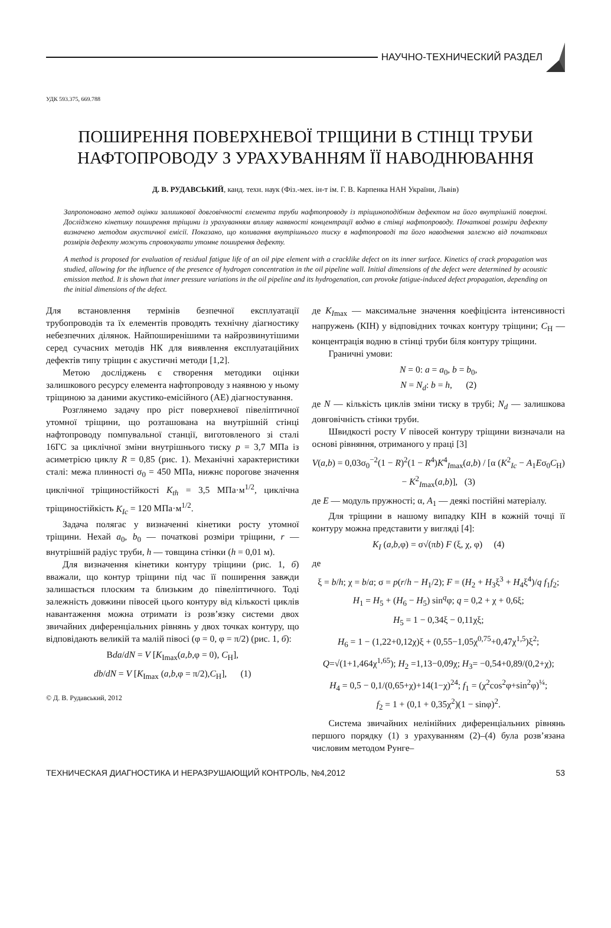НАУЧНО-ТЕХНИЧЕСКИЙ РАЗДЕЛ
УДК 593.375, 669.788
ПОШИРЕННЯ ПОВЕРХНЕВОЇ ТРІЩИНИ В СТІНЦІ ТРУБИ
НАФТОПРОВОДУ З УРАХУВАННЯМ ЇЇ НАВОДНЮВАННЯ
Д. В. РУДАВСЬКИЙ, канд. техн. наук (Фіз.-мех. ін-т ім. Г. В. Карпенка НАН України, Львів)
Запропоновано метод оцінки залишкової довговічності елемента труби нафтопроводу із тріщиноподібним дефектом на його внутрішній поверхні. Досліджено кінетику поширення тріщини із урахуванням впливу наявності концентрації водню в стінці нафтопроводу. Початкові розміри дефекту визначено методом акустичної емісії. Показано, що коливання внутрішнього тиску в нафтопроводі та його наводнення залежно від початкових розмірів дефекту можуть спровокувати утомне поширення дефекту.
A method is proposed for evaluation of residual fatigue life of an oil pipe element with a cracklike defect on its inner surface. Kinetics of crack propagation was studied, allowing for the influence of the presence of hydrogen concentration in the oil pipeline wall. Initial dimensions of the defect were determined by acoustic emission method. It is shown that inner pressure variations in the oil pipeline and its hydrogenation, can provoke fatigue-induced defect propagation, depending on the initial dimensions of the defect.
Для встановлення термінів безпечної експлуатації трубопроводів та їх елементів проводять технічну діагностику небезпечних ділянок. Найпоширенішими та найрозвинутішими серед сучасних методів НК для виявлення експлуатаційних дефектів типу тріщин є акустичні методи [1,2].
Метою досліджень є створення методики оцінки залишкового ресурсу елемента нафтопроводу з наявною у ньому тріщиною за даними акустико-емісійного (АЕ) діагностування.
Розглянемо задачу про ріст поверхневої півеліптичної утомної тріщини, що розташована на внутрішній стінці нафтопроводу помпувальної станції, виготовленого зі сталі 16ГС за циклічної зміни внутрішнього тиску p = 3,7 МПа із асиметрією циклу R = 0,85 (рис. 1). Механічні характеристики сталі: межа плинності σ<sub>0</sub> = 450 МПа, нижнє порогове значення циклічної тріщиностійкості K<sub>th</sub> = 3,5 МПа·м<sup>1/2</sup>, циклічна тріщиностійкість K<sub>Ic</sub> = 120 МПа·м<sup>1/2</sup>.
Задача полягає у визначенні кінетики росту утомної тріщини. Нехай a<sub>0</sub>, b<sub>0</sub> — початкові розміри тріщини, r — внутрішній радіус труби, h — товщина стінки (h = 0,01 м).
Для визначення кінетики контуру тріщини (рис. 1, б) вважали, що контур тріщини під час її поширення завжди залишається плоским та близьким до півеліптичного. Тоді залежність довжини півосей цього контуру від кількості циклів навантаження можна отримати із розв’язку системи двох звичайних диференціальних рівнянь у двох точках контуру, що відповідають великій та малій півосі (φ = 0, φ = π/2) (рис. 1, б):
Вda/dN = V [K<sub>Imax</sub>(a,b,φ = 0), C<sub>H</sub>],
db/dN = V [K<sub>Imax</sub> (a,b,φ = π/2),C<sub>H</sub>], (1)
© Д. В. Рудавський, 2012
де K<sub>I</sub><sub>max</sub> — максимальне значення коефіцієнта інтенсивності напружень (КІН) у відповідних точках контуру тріщини; C<sub>H</sub> — концентрація водню в стінці труби біля контуру тріщини.
Граничні умови:
N = 0: a = a<sub>0</sub>, b = b<sub>0</sub>,
N = N<sub>d</sub>: b = h, (2)
де N — кількість циклів зміни тиску в трубі; N<sub>d</sub> — залишкова довговічність стінки труби.
Швидкості росту V півосей контуру тріщини визначали на основі рівняння, отриманого у праці [3]
V(a,b) = 0,03σ<sub>0</sub><sup>−2</sup>(1 − R)<sup>2</sup>(1 − R<sup>4</sup>)K<sup>4</sup><sub>Imax</sub>(a,b) / [α (K<sup>2</sup><sub>Ic</sub> − A<sub>1</sub>Eσ<sub>0</sub>C<sub>H</sub>) − K<sup>2</sup><sub>Imax</sub>(a,b)], (3)
де E — модуль пружності; α, A<sub>1</sub> — деякі постійні матеріалу.
Для тріщини в нашому випадку КІН в кожній точці її контуру можна представити у вигляді [4]:
K<sub>I</sub> (a,b,φ) = σ√(πb) F (ξ, χ, φ) (4)
де
ξ = b/h; χ = b/a; σ = p(r/h − H<sub>1</sub>/2); F = (H<sub>2</sub> + H<sub>3</sub>ξ<sup>3</sup> + H<sub>4</sub>ξ<sup>4</sup>)/q f<sub>1</sub>f<sub>2</sub>;
H<sub>1</sub> = H<sub>5</sub> + (H<sub>6</sub> − H<sub>5</sub>) sin<sup>q</sup>φ; q = 0,2 + χ + 0,6ξ;
H<sub>5</sub> = 1 − 0,34ξ − 0,11χξ;
H<sub>6</sub> = 1 − (1,22+0,12χ)ξ + (0,55−1,05χ<sup>0,75</sup>+0,47χ<sup>1,5</sup>)ξ<sup>2</sup>;
Q=√(1+1,464χ<sup>1,65</sup>); H<sub>2</sub> =1,13−0,09χ; H<sub>3</sub>= −0,54+0,89/(0,2+χ);
H<sub>4</sub> = 0,5 − 0,1/(0,65+χ)+14(1−χ)<sup>24</sup>; f<sub>1</sub> = (χ<sup>2</sup>cos<sup>2</sup>φ+sin<sup>2</sup>φ)<sup>¼</sup>;
f<sub>2</sub> = 1 + (0,1 + 0,35χ<sup>2</sup>)(1 − sinφ)<sup>2</sup>.
Система звичайних нелінійних диференціальних рівнянь першого порядку (1) з урахуванням (2)–(4) була розв’язана числовим методом Рунге–
ТЕХНИЧЕСКАЯ ДИАГНОСТИКА И НЕРАЗРУШАЮЩИЙ КОНТРОЛЬ, №4,2012 53